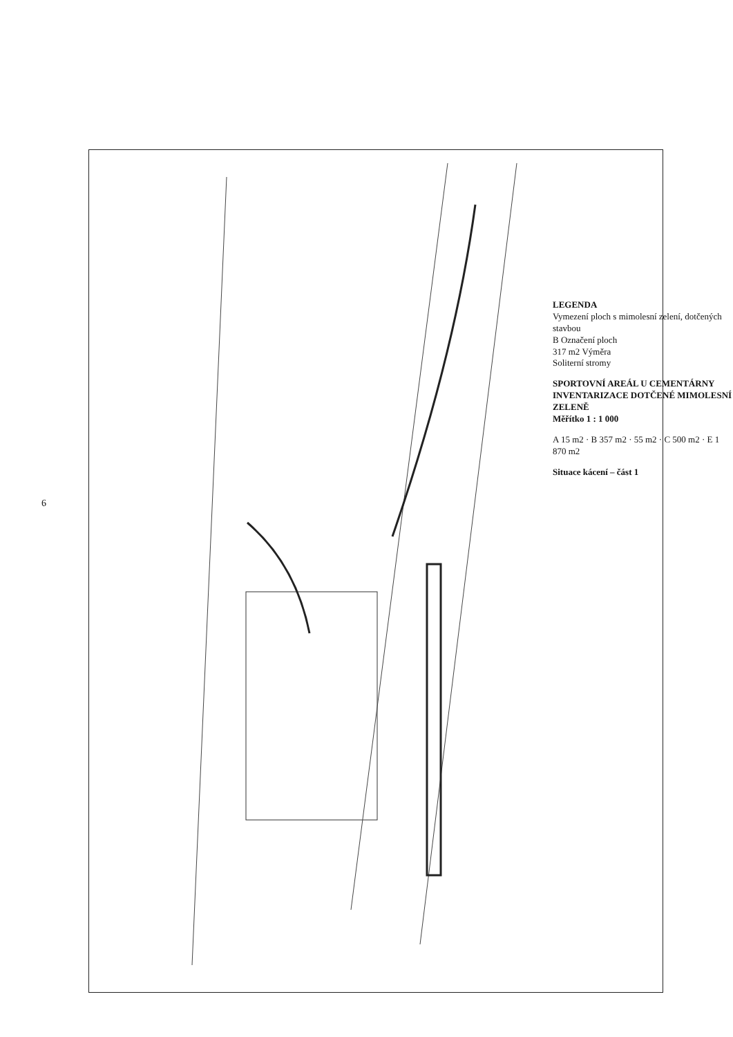6
LEGENDA
Vymezení ploch s mimolesní zelení, dotčených stavbou
B Označení ploch
317 m2 Výměra
Soliterní stromy
SPORTOVNÍ AREÁL U CEMENTÁRNY
INVENTARIZACE DOTČENÉ MIMOLESNÍ ZELENĚ
Měřítko 1 : 1 000
A 15 m2 · B 357 m2 · 55 m2 · C 500 m2 · E 1 870 m2
Situace kácení – část 1